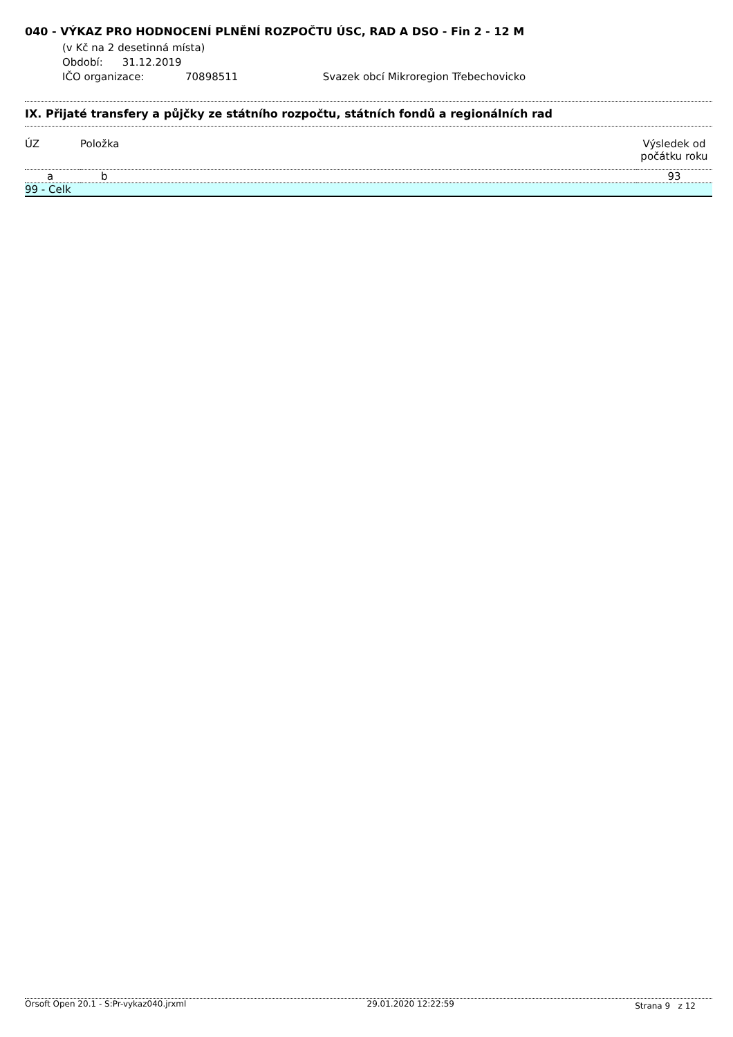040 - VÝKAZ PRO HODNOCENÍ PLNĚNÍ ROZPOČTU ÚSC, RAD A DSO - Fin 2 - 12 M
(v Kč na 2 desetinná místa)
Období: 31.12.2019
IČO organizace: 70898511 Svazek obcí Mikroregion Třebechovicko
IX. Přijaté transfery a půjčky ze státního rozpočtu, státních fondů a regionálních rad
| ÚZ | Položka | Výsledek od počátku roku |
| --- | --- | --- |
| a | b | 93 |
| 99 - Celk | | |
Orsoft Open 20.1 - S:Pr-vykaz040.jrxml 29.01.2020 12:22:59 Strana 9 z 12